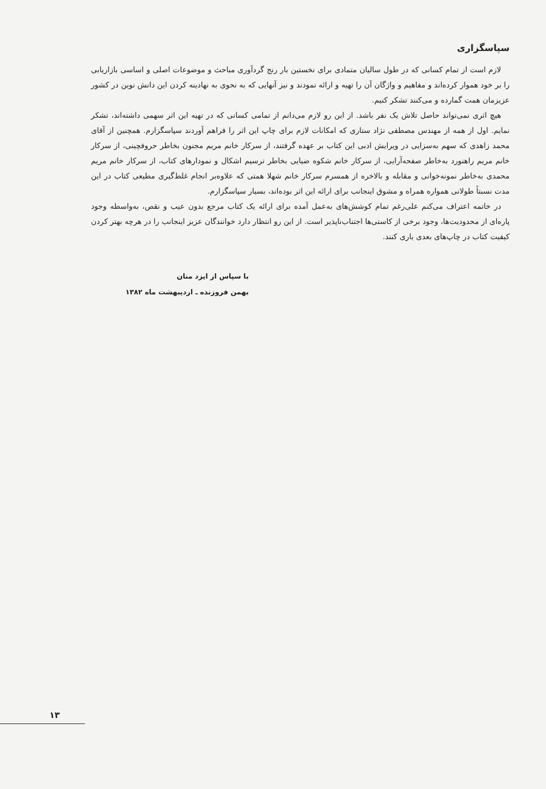سپاسگزاری
لازم است از تمام کسانی که در طول سالیان متمادی برای نخستین بار رنج گردآوری مباحث و موضوعات اصلی و اساسی بازاریابی را بر خود هموار کرده‌اند و مفاهیم و واژگان آن را تهیه و ارائه نمودند و نیز آنهایی که به نحوی به نهادینه کردن این دانش نوین در کشور عزیزمان همت گمارده و می‌کنند تشکر کنیم.
هیچ اثری نمی‌تواند حاصل تلاش یک نفر باشد. از این رو لازم می‌دانم از تمامی کسانی که در تهیه این اثر سهمی داشته‌اند، تشکر نمایم. اول از همه از مهندس مصطفی نژاد ستاری که امکانات لازم برای چاپ این اثر را فراهم آوردند سپاسگزارم. همچنین از آقای محمد زاهدی که سهم به‌سزایی در ویرایش ادبی این کتاب بر عهده گرفتند، از سرکار خانم مریم مجنون بخاطر حروفچینی، از سرکار خانم مریم راهنورد به‌خاطر صفحه‌آرایی، از سرکار خانم شکوه ضیایی بخاطر ترسیم اشکال و نمودارهای کتاب، از سرکار خانم مریم محمدی به‌خاطر نمونه‌خوانی و مقابله و بالاخره از همسرم سرکار خانم شهلا همتی که علاوه‌بر انجام غلط‌گیری مطیعی کتاب در این مدت نسبتاً طولانی همواره همراه و مشوق اینجانب برای ارائه این اثر بوده‌اند، بسیار سپاسگزارم.
در خاتمه اعتراف می‌کنم علی‌رغم تمام کوشش‌های به‌عمل آمده برای ارائه یک کتاب مرجع بدون عیب و نقص، به‌واسطه وجود پاره‌ای از محدودیت‌ها، وجود برخی از کاستی‌ها اجتناب‌ناپذیر است. از این رو انتظار دارد خوانندگان عزیز اینجانب را در هرچه بهتر کردن کیفیت کتاب در چاپ‌های بعدی یاری کنند.
با سپاس از ایزد منان
بهمن فروزنده ـ اردیبهشت ماه ۱۳۸۲
۱۳